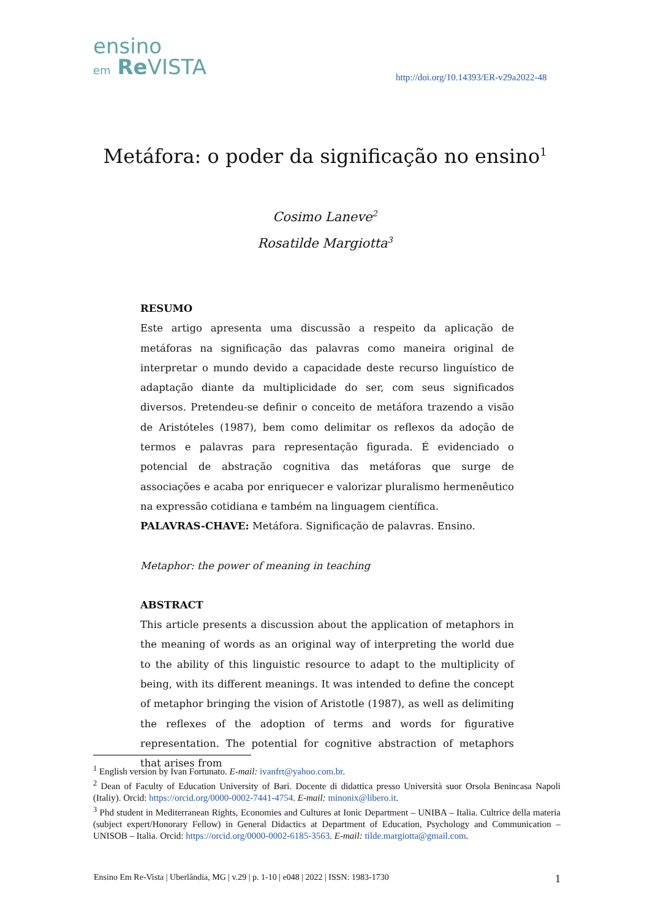ensino
em Re VISTA
http://doi.org/10.14393/ER-v29a2022-48
Metáfora: o poder da significação no ensino<sup>1</sup>
Cosimo Laneve<sup>2</sup>
Rosatilde Margiotta<sup>3</sup>
RESUMO
Este artigo apresenta uma discussão a respeito da aplicação de metáforas na significação das palavras como maneira original de interpretar o mundo devido a capacidade deste recurso linguístico de adaptação diante da multiplicidade do ser, com seus significados diversos. Pretendeu-se definir o conceito de metáfora trazendo a visão de Aristóteles (1987), bem como delimitar os reflexos da adoção de termos e palavras para representação figurada. É evidenciado o potencial de abstração cognitiva das metáforas que surge de associações e acaba por enriquecer e valorizar pluralismo hermenêutico na expressão cotidiana e também na linguagem científica.
PALAVRAS-CHAVE: Metáfora. Significação de palavras. Ensino.
Metaphor: the power of meaning in teaching
ABSTRACT
This article presents a discussion about the application of metaphors in the meaning of words as an original way of interpreting the world due to the ability of this linguistic resource to adapt to the multiplicity of being, with its different meanings. It was intended to define the concept of metaphor bringing the vision of Aristotle (1987), as well as delimiting the reflexes of the adoption of terms and words for figurative representation. The potential for cognitive abstraction of metaphors that arises from
<sup>1</sup> English version by Ivan Fortunato. E-mail: ivanfrt@yahoo.com.br.
<sup>2</sup> Dean of Faculty of Education University of Bari. Docente di didattica presso Università suor Orsola Benincasa Napoli (Italiy). Orcid: https://orcid.org/0000-0002-7441-4754. E-mail: minonix@libero.it.
<sup>3</sup> Phd student in Mediterranean Rights, Economies and Cultures at Ionic Department – UNIBA – Italia. Cultrice della materia (subject expert/Honorary Fellow) in General Didactics at Department of Education, Psychology and Communication – UNISOB – Italia. Orcid: https://orcid.org/0000-0002-6185-3563. E-mail: tilde.margiotta@gmail.com.
Ensino Em Re-Vista | Uberlândia, MG | v.29 | p. 1-10 | e048 | 2022 | ISSN: 1983-1730 1